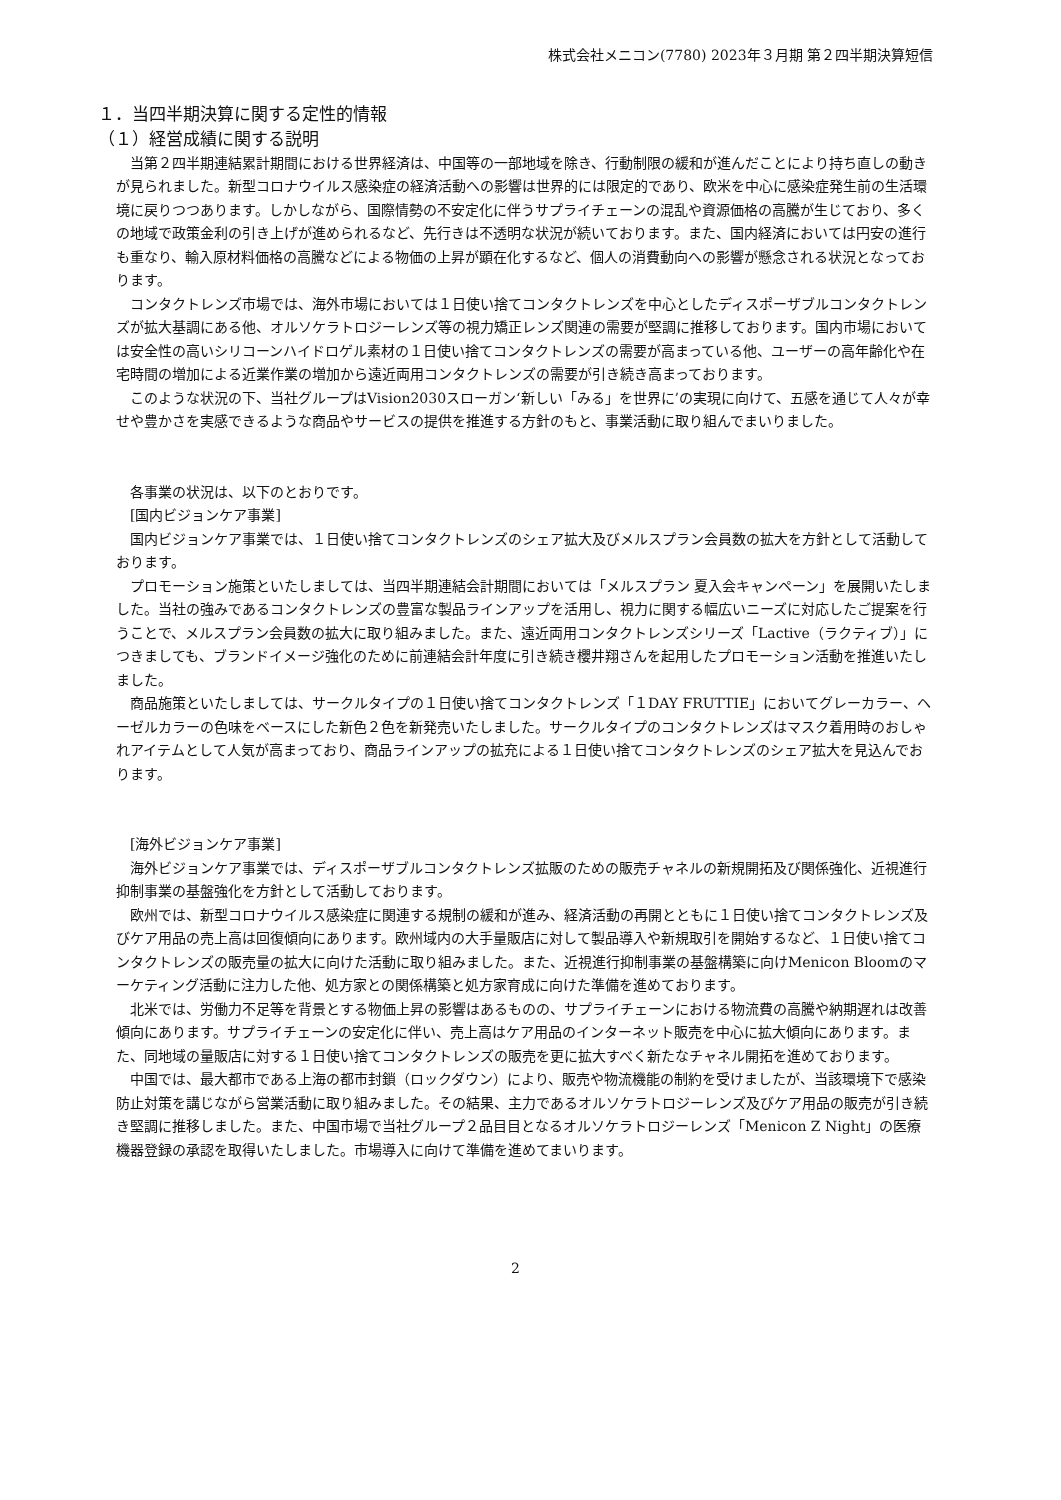株式会社メニコン(7780) 2023年３月期 第２四半期決算短信
１．当四半期決算に関する定性的情報
（１）経営成績に関する説明
当第２四半期連結累計期間における世界経済は、中国等の一部地域を除き、行動制限の緩和が進んだことにより持ち直しの動きが見られました。新型コロナウイルス感染症の経済活動への影響は世界的には限定的であり、欧米を中心に感染症発生前の生活環境に戻りつつあります。しかしながら、国際情勢の不安定化に伴うサプライチェーンの混乱や資源価格の高騰が生じており、多くの地域で政策金利の引き上げが進められるなど、先行きは不透明な状況が続いております。また、国内経済においては円安の進行も重なり、輸入原材料価格の高騰などによる物価の上昇が顕在化するなど、個人の消費動向への影響が懸念される状況となっております。
コンタクトレンズ市場では、海外市場においては１日使い捨てコンタクトレンズを中心としたディスポーザブルコンタクトレンズが拡大基調にある他、オルソケラトロジーレンズ等の視力矯正レンズ関連の需要が堅調に推移しております。国内市場においては安全性の高いシリコーンハイドロゲル素材の１日使い捨てコンタクトレンズの需要が高まっている他、ユーザーの高年齢化や在宅時間の増加による近業作業の増加から遠近両用コンタクトレンズの需要が引き続き高まっております。
このような状況の下、当社グループはVision2030スローガン‘新しい「みる」を世界に’の実現に向けて、五感を通じて人々が幸せや豊かさを実感できるような商品やサービスの提供を推進する方針のもと、事業活動に取り組んでまいりました。
各事業の状況は、以下のとおりです。
[国内ビジョンケア事業]
国内ビジョンケア事業では、１日使い捨てコンタクトレンズのシェア拡大及びメルスプラン会員数の拡大を方針として活動しております。
プロモーション施策といたしましては、当四半期連結会計期間においては「メルスプラン 夏入会キャンペーン」を展開いたしました。当社の強みであるコンタクトレンズの豊富な製品ラインアップを活用し、視力に関する幅広いニーズに対応したご提案を行うことで、メルスプラン会員数の拡大に取り組みました。また、遠近両用コンタクトレンズシリーズ「Lactive（ラクティブ）」につきましても、ブランドイメージ強化のために前連結会計年度に引き続き櫻井翔さんを起用したプロモーション活動を推進いたしました。
商品施策といたしましては、サークルタイプの１日使い捨てコンタクトレンズ「１DAY FRUTTIE」においてグレーカラー、ヘーゼルカラーの色味をベースにした新色２色を新発売いたしました。サークルタイプのコンタクトレンズはマスク着用時のおしゃれアイテムとして人気が高まっており、商品ラインアップの拡充による１日使い捨てコンタクトレンズのシェア拡大を見込んでおります。
[海外ビジョンケア事業]
海外ビジョンケア事業では、ディスポーザブルコンタクトレンズ拡販のための販売チャネルの新規開拓及び関係強化、近視進行抑制事業の基盤強化を方針として活動しております。
欧州では、新型コロナウイルス感染症に関連する規制の緩和が進み、経済活動の再開とともに１日使い捨てコンタクトレンズ及びケア用品の売上高は回復傾向にあります。欧州域内の大手量販店に対して製品導入や新規取引を開始するなど、１日使い捨てコンタクトレンズの販売量の拡大に向けた活動に取り組みました。また、近視進行抑制事業の基盤構築に向けMenicon Bloomのマーケティング活動に注力した他、処方家との関係構築と処方家育成に向けた準備を進めております。
北米では、労働力不足等を背景とする物価上昇の影響はあるものの、サプライチェーンにおける物流費の高騰や納期遅れは改善傾向にあります。サプライチェーンの安定化に伴い、売上高はケア用品のインターネット販売を中心に拡大傾向にあります。また、同地域の量販店に対する１日使い捨てコンタクトレンズの販売を更に拡大すべく新たなチャネル開拓を進めております。
中国では、最大都市である上海の都市封鎖（ロックダウン）により、販売や物流機能の制約を受けましたが、当該環境下で感染防止対策を講じながら営業活動に取り組みました。その結果、主力であるオルソケラトロジーレンズ及びケア用品の販売が引き続き堅調に推移しました。また、中国市場で当社グループ２品目目となるオルソケラトロジーレンズ「Menicon Z Night」の医療機器登録の承認を取得いたしました。市場導入に向けて準備を進めてまいります。
2